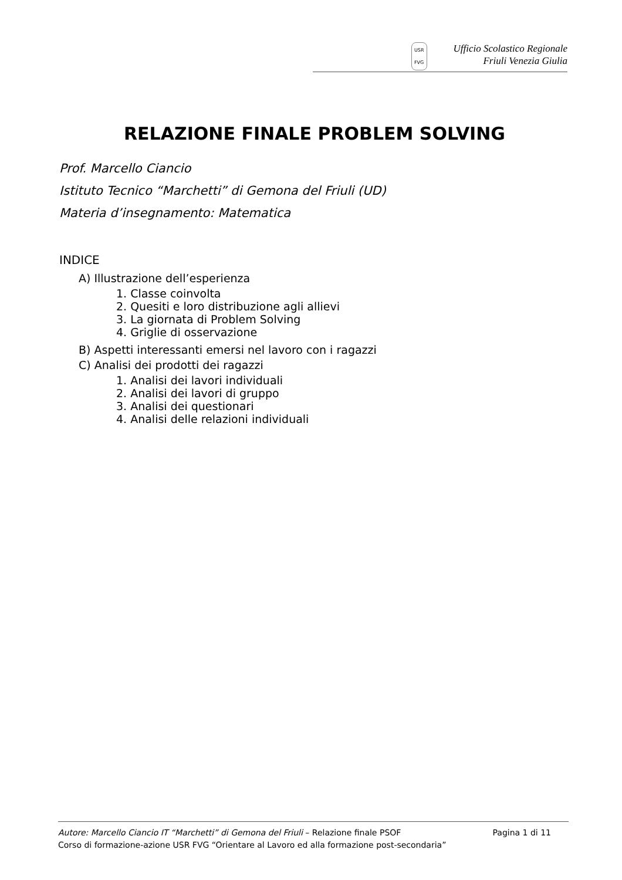USR
FVG
Ufficio Scolastico Regionale
Friuli Venezia Giulia
RELAZIONE FINALE PROBLEM SOLVING
Prof. Marcello Ciancio
Istituto Tecnico “Marchetti” di Gemona del Friuli (UD)
Materia d’insegnamento: Matematica
INDICE
A) Illustrazione dell’esperienza
1. Classe coinvolta
2. Quesiti e loro distribuzione agli allievi
3. La giornata di Problem Solving
4. Griglie di osservazione
B) Aspetti interessanti emersi nel lavoro con i ragazzi
C) Analisi dei prodotti dei ragazzi
1. Analisi dei lavori individuali
2. Analisi dei lavori di gruppo
3. Analisi dei questionari
4. Analisi delle relazioni individuali
Autore: Marcello Ciancio IT “Marchetti” di Gemona del Friuli – Relazione finale PSOF Pagina 1 di 11
Corso di formazione-azione USR FVG “Orientare al Lavoro ed alla formazione post-secondaria”